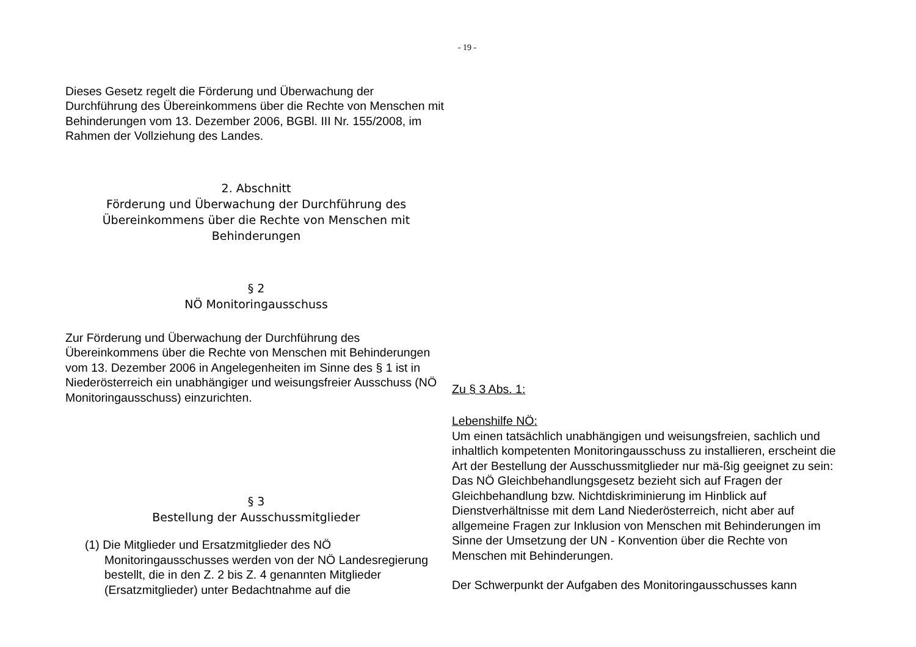- 19 -
Dieses Gesetz regelt die Förderung und Überwachung der Durchführung des Übereinkommens über die Rechte von Menschen mit Behinderungen vom 13. Dezember 2006, BGBl. III Nr. 155/2008, im Rahmen der Vollziehung des Landes.
2. Abschnitt
Förderung und Überwachung der Durchführung des
Übereinkommens über die Rechte von Menschen mit
Behinderungen
§ 2
NÖ Monitoringausschuss
Zur Förderung und Überwachung der Durchführung des Übereinkommens über die Rechte von Menschen mit Behinderungen vom 13. Dezember 2006 in Angelegenheiten im Sinne des § 1 ist in Niederösterreich ein unabhängiger und weisungsfreier Ausschuss (NÖ Monitoringausschuss) einzurichten.
§ 3
Bestellung der Ausschussmitglieder
(1) Die Mitglieder und Ersatzmitglieder des NÖ Monitoringausschusses werden von der NÖ Landesregierung bestellt, die in den Z. 2 bis Z. 4 genannten Mitglieder (Ersatzmitglieder) unter Bedachtnahme auf die
Zu § 3 Abs. 1:
Lebenshilfe NÖ:
Um einen tatsächlich unabhängigen und weisungsfreien, sachlich und inhaltlich kompetenten Monitoringausschuss zu installieren, erscheint die Art der Bestellung der Ausschussmitglieder nur mä-ßig geeignet zu sein: Das NÖ Gleichbehandlungsgesetz bezieht sich auf Fragen der Gleichbehandlung bzw. Nichtdiskriminierung im Hinblick auf Dienstverhältnisse mit dem Land Niederösterreich, nicht aber auf allgemeine Fragen zur Inklusion von Menschen mit Behinderungen im Sinne der Umsetzung der UN - Konvention über die Rechte von Menschen mit Behinderungen.
Der Schwerpunkt der Aufgaben des Monitoringausschusses kann